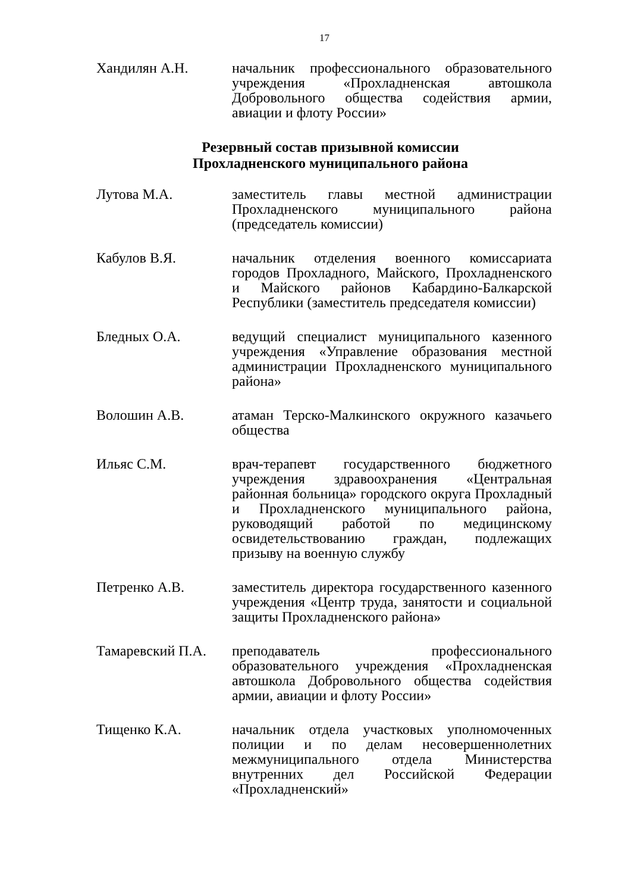17
Хандилян А.Н. начальник профессионального образовательного учреждения «Прохладненская автошкола Добровольного общества содействия армии, авиации и флоту России»
Резервный состав призывной комиссии
Прохладненского муниципального района
Лутова М.А. заместитель главы местной администрации Прохладненского муниципального района (председатель комиссии)
Кабулов В.Я. начальник отделения военного комиссариата городов Прохладного, Майского, Прохладненского и Майского районов Кабардино-Балкарской Республики (заместитель председателя комиссии)
Бледных О.А. ведущий специалист муниципального казенного учреждения «Управление образования местной администрации Прохладненского муниципального района»
Волошин А.В. атаман Терско-Малкинского окружного казачьего общества
Ильяс С.М. врач-терапевт государственного бюджетного учреждения здравоохранения «Центральная районная больница» городского округа Прохладный и Прохладненского муниципального района, руководящий работой по медицинскому освидетельствованию граждан, подлежащих призыву на военную службу
Петренко А.В. заместитель директора государственного казенного учреждения «Центр труда, занятости и социальной защиты Прохладненского района»
Тамаревский П.А.
преподаватель профессионального образовательного учреждения «Прохладненская автошкола Добровольного общества содействия армии, авиации и флоту России»
Тищенко К.А. начальник отдела участковых уполномоченных полиции и по делам несовершеннолетних межмуниципального отдела Министерства внутренних дел Российской Федерации «Прохладненский»